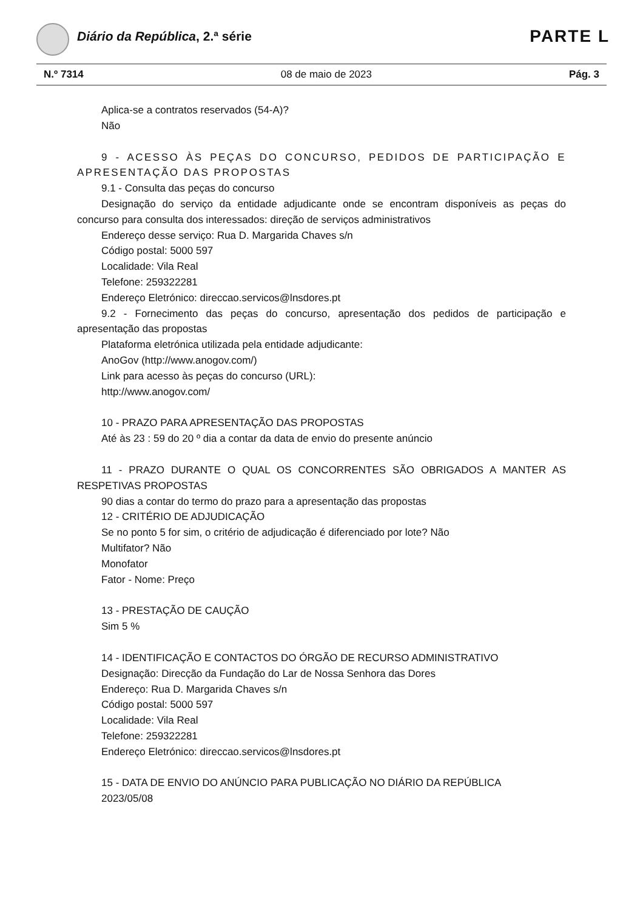Diário da República, 2.ª série PARTE L
N.º 7314 08 de maio de 2023 Pág. 3
Aplica-se a contratos reservados (54-A)?
Não
9 - ACESSO ÀS PEÇAS DO CONCURSO, PEDIDOS DE PARTICIPAÇÃO E APRESENTAÇÃO DAS PROPOSTAS
9.1 - Consulta das peças do concurso
Designação do serviço da entidade adjudicante onde se encontram disponíveis as peças do concurso para consulta dos interessados: direção de serviços administrativos
Endereço desse serviço: Rua D. Margarida Chaves s/n
Código postal: 5000 597
Localidade: Vila Real
Telefone: 259322281
Endereço Eletrónico: direccao.servicos@lnsdores.pt
9.2 - Fornecimento das peças do concurso, apresentação dos pedidos de participação e apresentação das propostas
Plataforma eletrónica utilizada pela entidade adjudicante:
AnoGov (http://www.anogov.com/)
Link para acesso às peças do concurso (URL):
http://www.anogov.com/
10 - PRAZO PARA APRESENTAÇÃO DAS PROPOSTAS
Até às 23 : 59 do 20 º dia a contar da data de envio do presente anúncio
11 - PRAZO DURANTE O QUAL OS CONCORRENTES SÃO OBRIGADOS A MANTER AS RESPETIVAS PROPOSTAS
90 dias a contar do termo do prazo para a apresentação das propostas
12 - CRITÉRIO DE ADJUDICAÇÃO
Se no ponto 5 for sim, o critério de adjudicação é diferenciado por lote? Não
Multifator? Não
Monofator
Fator - Nome: Preço
13 - PRESTAÇÃO DE CAUÇÃO
Sim 5 %
14 - IDENTIFICAÇÃO E CONTACTOS DO ÓRGÃO DE RECURSO ADMINISTRATIVO
Designação: Direcção da Fundação do Lar de Nossa Senhora das Dores
Endereço: Rua D. Margarida Chaves s/n
Código postal: 5000 597
Localidade: Vila Real
Telefone: 259322281
Endereço Eletrónico: direccao.servicos@lnsdores.pt
15 - DATA DE ENVIO DO ANÚNCIO PARA PUBLICAÇÃO NO DIÁRIO DA REPÚBLICA
2023/05/08